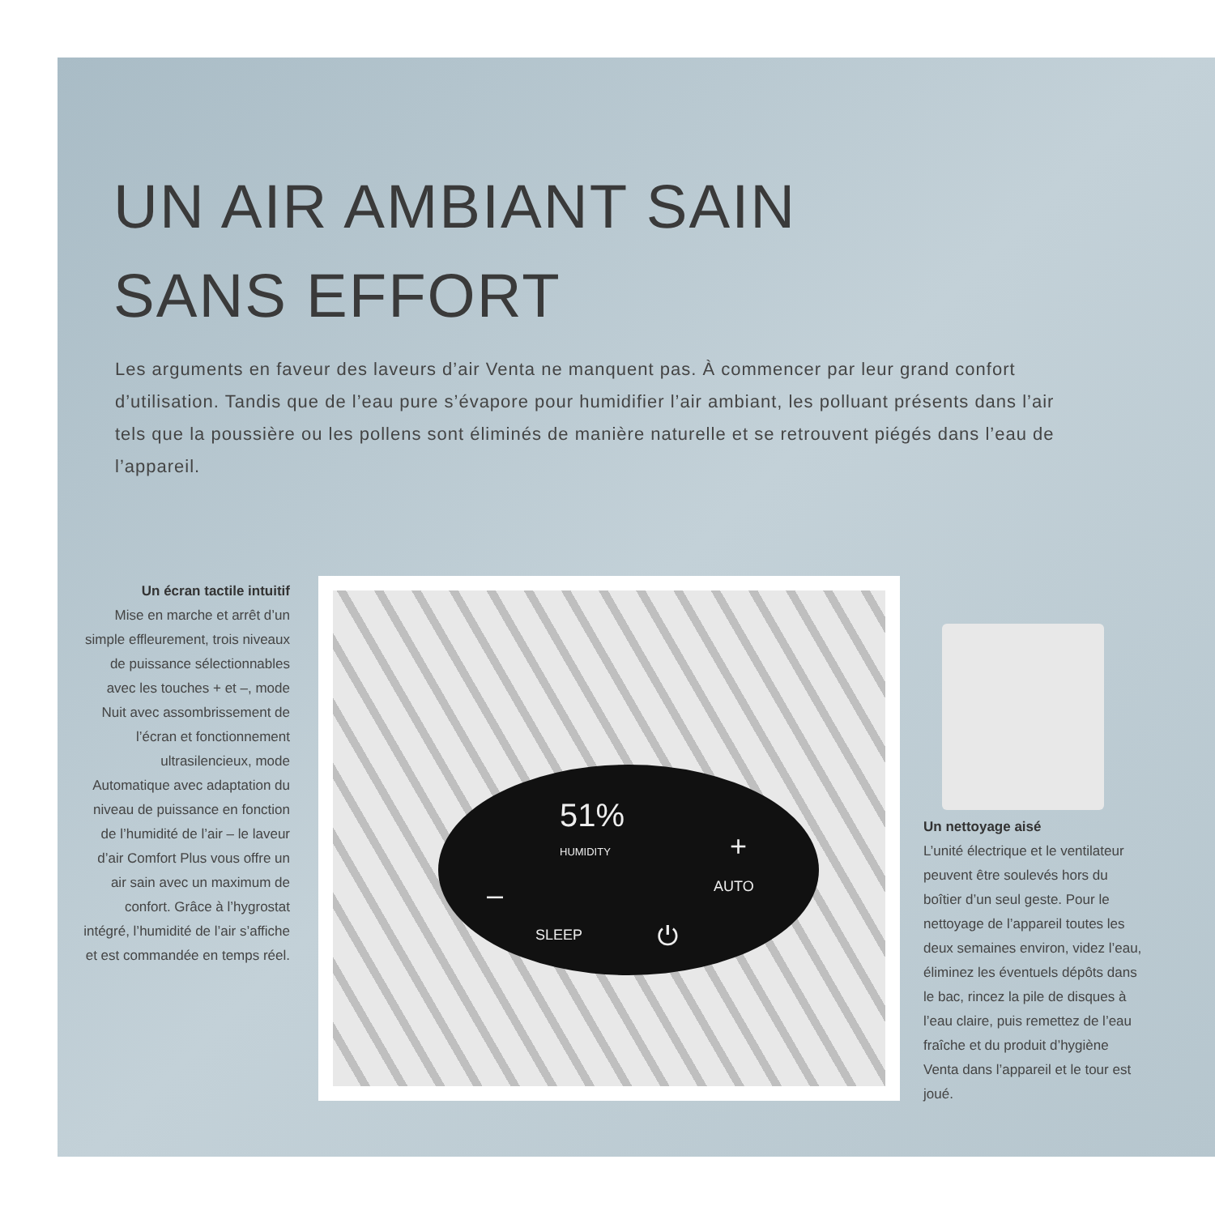UN AIR AMBIANT SAIN
SANS EFFORT
Les arguments en faveur des laveurs d’air Venta ne manquent pas. À commencer par leur grand confort d’utilisation. Tandis que de l’eau pure s’évapore pour humidifier l’air ambiant, les polluant présents dans l’air tels que la poussière ou les pollens sont éliminés de manière naturelle et se retrouvent piégés dans l’eau de l’appareil.
Un écran tactile intuitif
Mise en marche et arrêt d’un simple effleurement, trois niveaux de puissance sélectionnables avec les touches + et –, mode Nuit avec assombrissement de l’écran et fonctionnement ultrasilencieux, mode Automatique avec adaptation du niveau de puissance en fonction de l’humidité de l’air – le laveur d’air Comfort Plus vous offre un air sain avec un maximum de confort. Grâce à l’hygrostat intégré, l’humidité de l’air s’affiche et est commandée en temps réel.
51%
HUMIDITY +
AUTO –
SLEEP ⏻
Un nettoyage aisé
L’unité électrique et le ventilateur peuvent être soulevés hors du boîtier d’un seul geste. Pour le nettoyage de l’appareil toutes les deux semaines environ, videz l’eau, éliminez les éventuels dépôts dans le bac, rincez la pile de disques à l’eau claire, puis remettez de l’eau fraîche et du produit d’hygiène Venta dans l’appareil et le tour est joué.